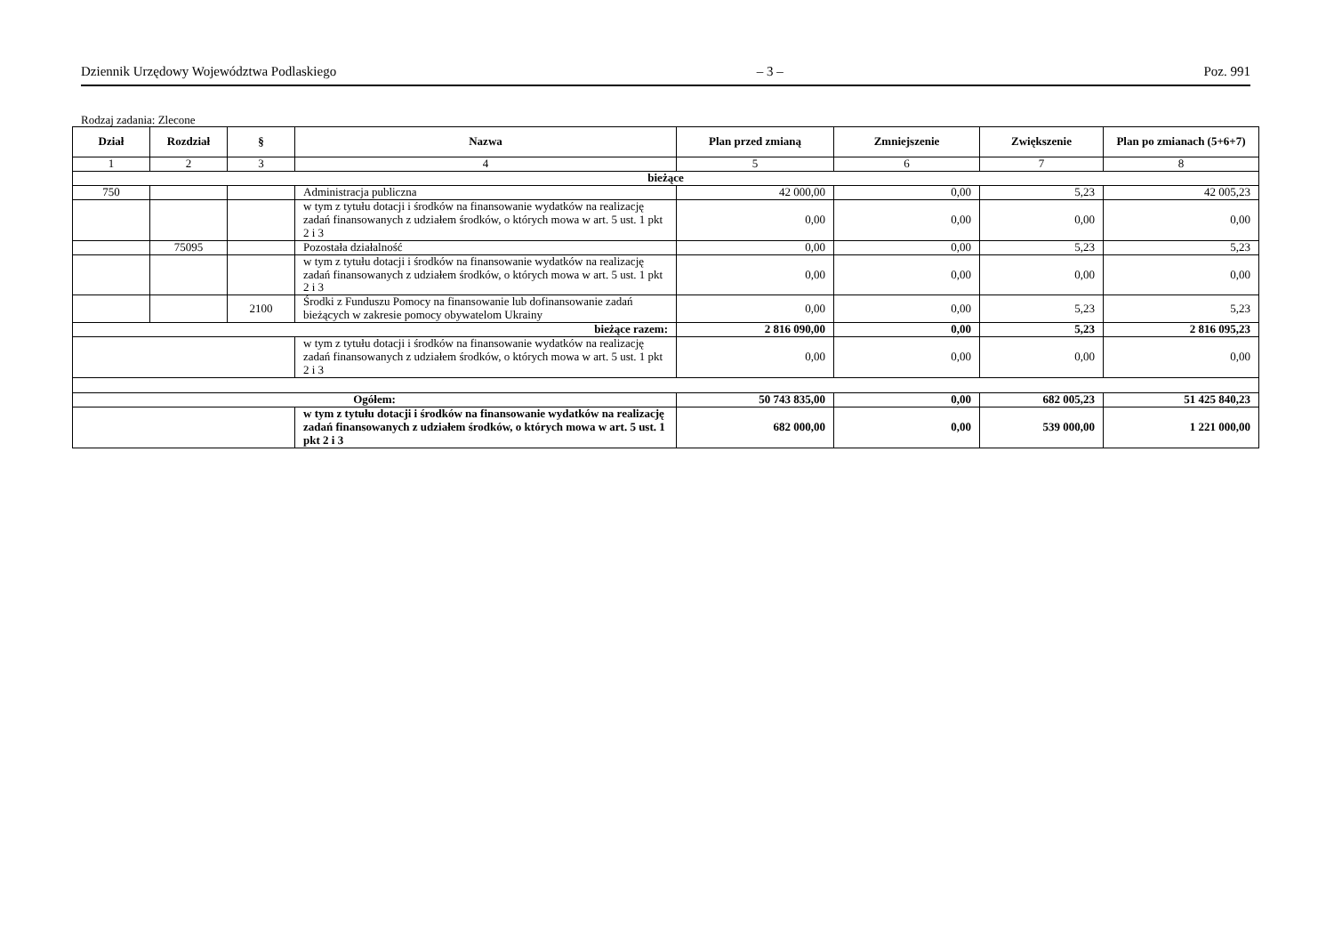Dziennik Urzędowy Województwa Podlaskiego – 3 – Poz. 991
Rodzaj zadania: Zlecone
| Dział | Rozdział | § | Nazwa | Plan przed zmianą | Zmniejszenie | Zwiększenie | Plan po zmianach (5+6+7) |
| --- | --- | --- | --- | --- | --- | --- | --- |
| 1 | 2 | 3 | 4 | 5 | 6 | 7 | 8 |
| bieżące | | | | | | | |
| 750 | | | Administracja publiczna | 42 000,00 | 0,00 | 5,23 | 42 005,23 |
| | | | w tym z tytułu dotacji i środków na finansowanie wydatków na realizację zadań finansowanych z udziałem środków, o których mowa w art. 5 ust. 1 pkt 2 i 3 | 0,00 | 0,00 | 0,00 | 0,00 |
| | 75095 | | Pozostała działalność | 0,00 | 0,00 | 5,23 | 5,23 |
| | | | w tym z tytułu dotacji i środków na finansowanie wydatków na realizację zadań finansowanych z udziałem środków, o których mowa w art. 5 ust. 1 pkt 2 i 3 | 0,00 | 0,00 | 0,00 | 0,00 |
| | | 2100 | Środki z Funduszu Pomocy na finansowanie lub dofinansowanie zadań bieżących w zakresie pomocy obywatelom Ukrainy | 0,00 | 0,00 | 5,23 | 5,23 |
| bieżące razem: | | | | 2 816 090,00 | 0,00 | 5,23 | 2 816 095,23 |
| | | | w tym z tytułu dotacji i środków na finansowanie wydatków na realizację zadań finansowanych z udziałem środków, o których mowa w art. 5 ust. 1 pkt 2 i 3 | 0,00 | 0,00 | 0,00 | 0,00 |
| Ogółem: | | | | 50 743 835,00 | 0,00 | 682 005,23 | 51 425 840,23 |
| | | | w tym z tytułu dotacji i środków na finansowanie wydatków na realizację zadań finansowanych z udziałem środków, o których mowa w art. 5 ust. 1 pkt 2 i 3 | 682 000,00 | 0,00 | 539 000,00 | 1 221 000,00 |